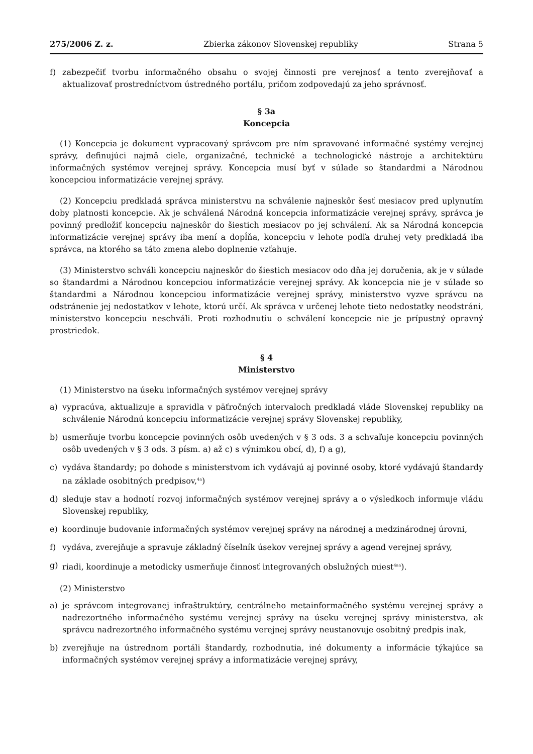275/2006 Z. z. Zbierka zákonov Slovenskej republiky Strana 5
f) zabezpečiť tvorbu informačného obsahu o svojej činnosti pre verejnosť a tento zverejňovať a aktualizovať prostredníctvom ústredného portálu, pričom zodpovedajú za jeho správnosť.
§ 3a
Koncepcia
(1) Koncepcia je dokument vypracovaný správcom pre ním spravované informačné systémy verejnej správy, definujúci najmä ciele, organizačné, technické a technologické nástroje a architektúru informačných systémov verejnej správy. Koncepcia musí byť v súlade so štandardmi a Národnou koncepciou informatizácie verejnej správy.
(2) Koncepciu predkladá správca ministerstvu na schválenie najneskôr šesť mesiacov pred uplynutím doby platnosti koncepcie. Ak je schválená Národná koncepcia informatizácie verejnej správy, správca je povinný predložiť koncepciu najneskôr do šiestich mesiacov po jej schválení. Ak sa Národná koncepcia informatizácie verejnej správy iba mení a dopĺňa, koncepciu v lehote podľa druhej vety predkladá iba správca, na ktorého sa táto zmena alebo doplnenie vzťahuje.
(3) Ministerstvo schváli koncepciu najneskôr do šiestich mesiacov odo dňa jej doručenia, ak je v súlade so štandardmi a Národnou koncepciou informatizácie verejnej správy. Ak koncepcia nie je v súlade so štandardmi a Národnou koncepciou informatizácie verejnej správy, ministerstvo vyzve správcu na odstránenie jej nedostatkov v lehote, ktorú určí. Ak správca v určenej lehote tieto nedostatky neodstráni, ministerstvo koncepciu neschváli. Proti rozhodnutiu o schválení koncepcie nie je prípustný opravný prostriedok.
§ 4
Ministerstvo
(1) Ministerstvo na úseku informačných systémov verejnej správy
a) vypracúva, aktualizuje a spravidla v päťročných intervaloch predkladá vláde Slovenskej republiky na schválenie Národnú koncepciu informatizácie verejnej správy Slovenskej republiky,
b) usmerňuje tvorbu koncepcie povinných osôb uvedených v § 3 ods. 3 a schvaľuje koncepciu povinných osôb uvedených v § 3 ods. 3 písm. a) až c) s výnimkou obcí, d), f) a g),
c) vydáva štandardy; po dohode s ministerstvom ich vydávajú aj povinné osoby, ktoré vydávajú štandardy na základe osobitných predpisov,<sup>4a</sup>)
d) sleduje stav a hodnotí rozvoj informačných systémov verejnej správy a o výsledkoch informuje vládu Slovenskej republiky,
e) koordinuje budovanie informačných systémov verejnej správy na národnej a medzinárodnej úrovni,
f) vydáva, zverejňuje a spravuje základný číselník úsekov verejnej správy a agend verejnej správy,
g) riadi, koordinuje a metodicky usmerňuje činnosť integrovaných obslužných miest<sup>4aa</sup>).
(2) Ministerstvo
a) je správcom integrovanej infraštruktúry, centrálneho metainformačného systému verejnej správy a nadrezortného informačného systému verejnej správy na úseku verejnej správy ministerstva, ak správcu nadrezortného informačného systému verejnej správy neustanovuje osobitný predpis inak,
b) zverejňuje na ústrednom portáli štandardy, rozhodnutia, iné dokumenty a informácie týkajúce sa informačných systémov verejnej správy a informatizácie verejnej správy,